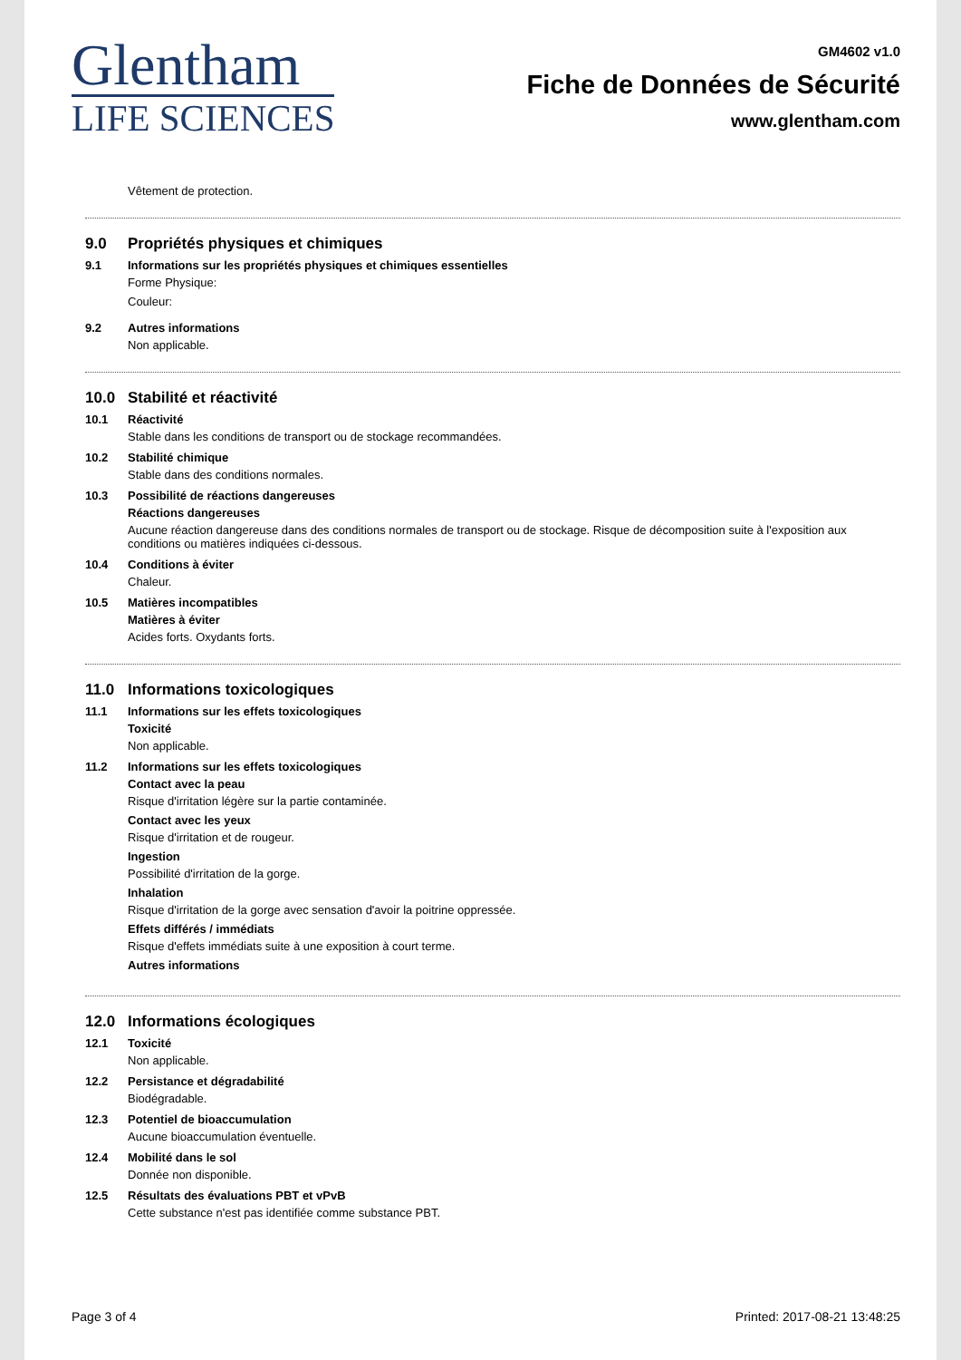Glentham
LIFE SCIENCES
GM4602 v1.0
Fiche de Données de Sécurité
www.glentham.com
Vêtement de protection.
9.0 Propriétés physiques et chimiques
9.1 Informations sur les propriétés physiques et chimiques essentielles
Forme Physique:
Couleur:
9.2 Autres informations
Non applicable.
10.0 Stabilité et réactivité
10.1 Réactivité
Stable dans les conditions de transport ou de stockage recommandées.
10.2 Stabilité chimique
Stable dans des conditions normales.
10.3 Possibilité de réactions dangereuses
Réactions dangereuses
Aucune réaction dangereuse dans des conditions normales de transport ou de stockage. Risque de décomposition suite à l'exposition aux conditions ou matières indiquées ci-dessous.
10.4 Conditions à éviter
Chaleur.
10.5 Matières incompatibles
Matières à éviter
Acides forts. Oxydants forts.
11.0 Informations toxicologiques
11.1 Informations sur les effets toxicologiques
Toxicité
Non applicable.
11.2 Informations sur les effets toxicologiques
Contact avec la peau
Risque d'irritation légère sur la partie contaminée.
Contact avec les yeux
Risque d'irritation et de rougeur.
Ingestion
Possibilité d'irritation de la gorge.
Inhalation
Risque d'irritation de la gorge avec sensation d'avoir la poitrine oppressée.
Effets différés / immédiats
Risque d'effets immédiats suite à une exposition à court terme.
Autres informations
12.0 Informations écologiques
12.1 Toxicité
Non applicable.
12.2 Persistance et dégradabilité
Biodégradable.
12.3 Potentiel de bioaccumulation
Aucune bioaccumulation éventuelle.
12.4 Mobilité dans le sol
Donnée non disponible.
12.5 Résultats des évaluations PBT et vPvB
Cette substance n'est pas identifiée comme substance PBT.
Page 3 of 4 Printed: 2017-08-21 13:48:25